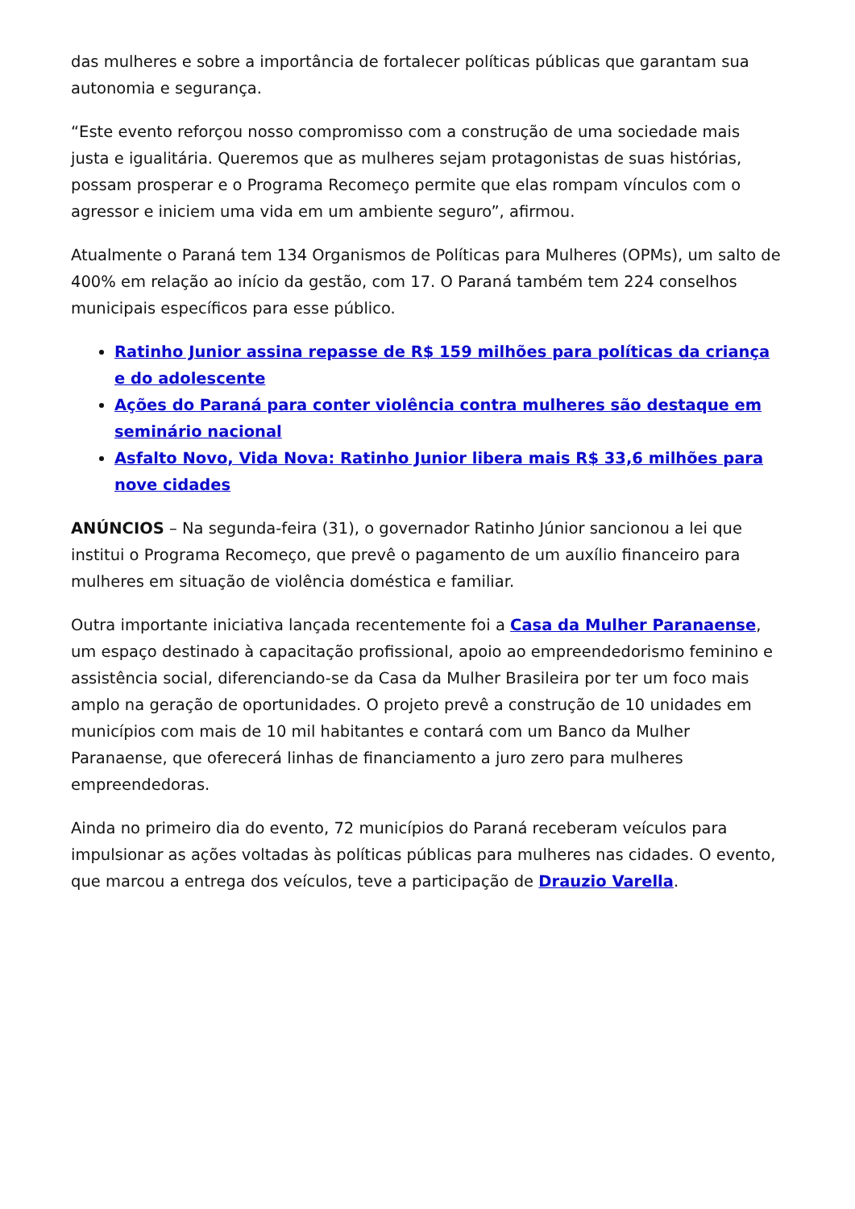das mulheres e sobre a importância de fortalecer políticas públicas que garantam sua autonomia e segurança.
“Este evento reforçou nosso compromisso com a construção de uma sociedade mais justa e igualitária. Queremos que as mulheres sejam protagonistas de suas histórias, possam prosperar e o Programa Recomeço permite que elas rompam vínculos com o agressor e iniciem uma vida em um ambiente seguro”, afirmou.
Atualmente o Paraná tem 134 Organismos de Políticas para Mulheres (OPMs), um salto de 400% em relação ao início da gestão, com 17. O Paraná também tem 224 conselhos municipais específicos para esse público.
Ratinho Junior assina repasse de R$ 159 milhões para políticas da criança e do adolescente
Ações do Paraná para conter violência contra mulheres são destaque em seminário nacional
Asfalto Novo, Vida Nova: Ratinho Junior libera mais R$ 33,6 milhões para nove cidades
ANÚNCIOS – Na segunda-feira (31), o governador Ratinho Júnior sancionou a lei que institui o Programa Recomeço, que prevê o pagamento de um auxílio financeiro para mulheres em situação de violência doméstica e familiar.
Outra importante iniciativa lançada recentemente foi a Casa da Mulher Paranaense, um espaço destinado à capacitação profissional, apoio ao empreendedorismo feminino e assistência social, diferenciando-se da Casa da Mulher Brasileira por ter um foco mais amplo na geração de oportunidades. O projeto prevê a construção de 10 unidades em municípios com mais de 10 mil habitantes e contará com um Banco da Mulher Paranaense, que oferecerá linhas de financiamento a juro zero para mulheres empreendedoras.
Ainda no primeiro dia do evento, 72 municípios do Paraná receberam veículos para impulsionar as ações voltadas às políticas públicas para mulheres nas cidades. O evento, que marcou a entrega dos veículos, teve a participação de Drauzio Varella.